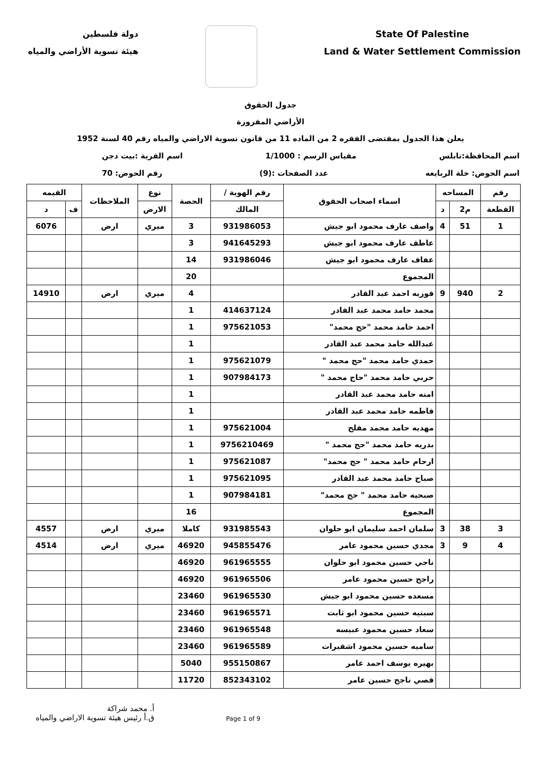دولة فلسطين
هيئة تسوية الأراضي والمياه
State Of Palestine
Land & Water Settlement Commission
جدول الحقوق
الأراضي المفروزة
يعلن هذا الجدول بمقتضى الفقره 2 من الماده 11 من قانون تسوية الاراضي والمياه رقم 40 لسنة 1952
اسم المحافظة:نابلس مقياس الرسم : 1/1000 اسم القرية :بيت دجن
اسم الحوض: خلة الربايعه عدد الصفحات :(9) رقم الحوض: 70
| رقم | المساحه | | اسماء اصحاب الحقوق | رقم الهوية / | الحصة | نوع | الملاحظات | القيمه | |
| --- | --- | --- | --- | --- | --- | --- | --- | --- | --- |
| القطعة | م2 | د | | المالك | | الارض | | ف | د |
| 1 | 51 | 4 | واصف عارف محمود ابو جيش | 931986053 | 3 | ميري | ارض | | 6076 |
| | | | عاطف عارف محمود ابو جيش | 941645293 | 3 | | | | |
| | | | عفاف عارف محمود ابو جيش | 931986046 | 14 | | | | |
| | | | المجموع | | 20 | | | | |
| 2 | 940 | 9 | فوزيه احمد عبد القادر | | 4 | ميري | ارض | | 14910 |
| | | | محمد حامد محمد عبد القادر | 414637124 | 1 | | | | |
| | | | احمد حامد محمد "حج محمد" | 975621053 | 1 | | | | |
| | | | عبدالله حامد محمد عبد القادر | | 1 | | | | |
| | | | حمدي حامد محمد "حج محمد " | 975621079 | 1 | | | | |
| | | | حربي حامد محمد "حاج محمد " | 907984173 | 1 | | | | |
| | | | امنه حامد محمد عبد القادر | | 1 | | | | |
| | | | فاطمه حامد محمد عبد القادر | | 1 | | | | |
| | | | مهديه حامد محمد مفلح | 975621004 | 1 | | | | |
| | | | بدريه حامد محمد "حج محمد " | 9756210469 | 1 | | | | |
| | | | ارحام حامد محمد " حج محمد" | 975621087 | 1 | | | | |
| | | | صباح حامد محمد عبد القادر | 975621095 | 1 | | | | |
| | | | صبحيه حامد محمد " حج محمد" | 907984181 | 1 | | | | |
| | | | المجموع | | 16 | | | | |
| 3 | 38 | 3 | سلمان احمد سليمان ابو حلوان | 931985543 | كاملا | ميري | ارض | | 4557 |
| 4 | 9 | 3 | مجدي حسين محمود عامر | 945855476 | 46920 | ميري | ارض | | 4514 |
| | | | ناجي حسين محمود ابو حلوان | 961965555 | 46920 | | | | |
| | | | راجح حسين محمود عامر | 961965506 | 46920 | | | | |
| | | | مسعده حسين محمود ابو جيش | 961965530 | 23460 | | | | |
| | | | سبتيه حسين محمود ابو ثابت | 961965571 | 23460 | | | | |
| | | | سعاد حسين محمود عبيسه | 961965548 | 23460 | | | | |
| | | | ساميه حسين محمود اشقيرات | 961965589 | 23460 | | | | |
| | | | بهيره يوسف احمد عامر | 955150867 | 5040 | | | | |
| | | | قصي ناجح حسين عامر | 852343102 | 11720 | | | | |
Page 1 of 9
أ. محمد شراكة
ق.أ رئيس هيئة تسوية الاراضي والمياه